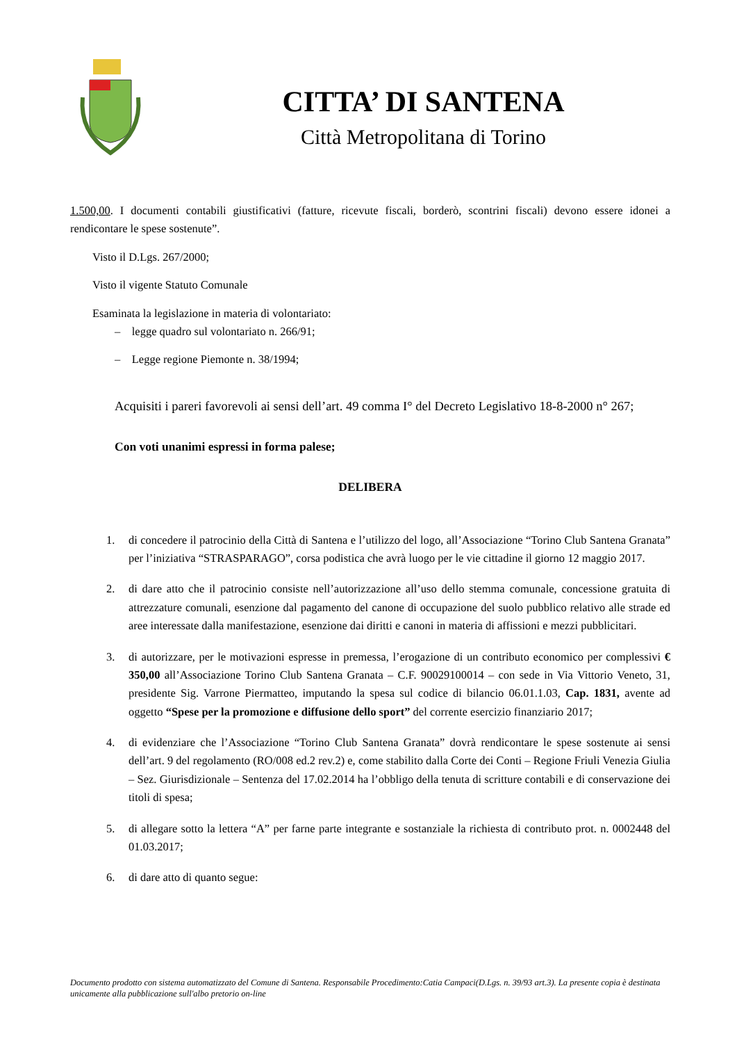CITTA’ DI SANTENA
Città Metropolitana di Torino
1.500,00. I documenti contabili giustificativi (fatture, ricevute fiscali, borderò, scontrini fiscali) devono essere idonei a rendicontare le spese sostenute”.
Visto il D.Lgs. 267/2000;
Visto il vigente Statuto Comunale
Esaminata la legislazione in materia di volontariato:
– legge quadro sul volontariato n. 266/91;
– Legge regione Piemonte n. 38/1994;
Acquisiti i pareri favorevoli ai sensi dell’art. 49 comma I° del Decreto Legislativo 18-8-2000 n° 267;
Con voti unanimi espressi in forma palese;
DELIBERA
1. di concedere il patrocinio della Città di Santena e l’utilizzo del logo, all’Associazione “Torino Club Santena Granata” per l’iniziativa “STRASPARAGO”, corsa podistica che avrà luogo per le vie cittadine il giorno 12 maggio 2017.
2. di dare atto che il patrocinio consiste nell’autorizzazione all’uso dello stemma comunale, concessione gratuita di attrezzature comunali, esenzione dal pagamento del canone di occupazione del suolo pubblico relativo alle strade ed aree interessate dalla manifestazione, esenzione dai diritti e canoni in materia di affissioni e mezzi pubblicitari.
3. di autorizzare, per le motivazioni espresse in premessa, l’erogazione di un contributo economico per complessivi € 350,00 all’Associazione Torino Club Santena Granata – C.F. 90029100014 – con sede in Via Vittorio Veneto, 31, presidente Sig. Varrone Piermatteo, imputando la spesa sul codice di bilancio 06.01.1.03, Cap. 1831, avente ad oggetto “Spese per la promozione e diffusione dello sport” del corrente esercizio finanziario 2017;
4. di evidenziare che l’Associazione “Torino Club Santena Granata” dovrà rendicontare le spese sostenute ai sensi dell’art. 9 del regolamento (RO/008 ed.2 rev.2) e, come stabilito dalla Corte dei Conti – Regione Friuli Venezia Giulia – Sez. Giurisdizionale – Sentenza del 17.02.2014 ha l’obbligo della tenuta di scritture contabili e di conservazione dei titoli di spesa;
5. di allegare sotto la lettera “A” per farne parte integrante e sostanziale la richiesta di contributo prot. n. 0002448 del 01.03.2017;
6. di dare atto di quanto segue:
Documento prodotto con sistema automatizzato del Comune di Santena. Responsabile Procedimento:Catia Campaci(D.Lgs. n. 39/93 art.3). La presente copia è destinata unicamente alla pubblicazione sull'albo pretorio on-line